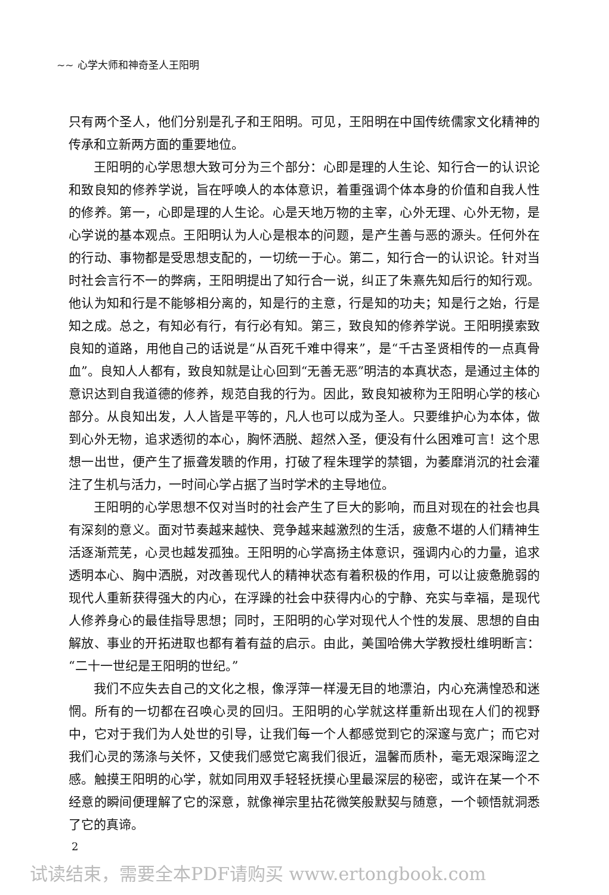~~ 心学大师和神奇圣人王阳明
只有两个圣人，他们分别是孔子和王阳明。可见，王阳明在中国传统儒家文化精神的传承和立新两方面的重要地位。
王阳明的心学思想大致可分为三个部分：心即是理的人生论、知行合一的认识论和致良知的修养学说，旨在呼唤人的本体意识，着重强调个体本身的价值和自我人性的修养。第一，心即是理的人生论。心是天地万物的主宰，心外无理、心外无物，是心学说的基本观点。王阳明认为人心是根本的问题，是产生善与恶的源头。任何外在的行动、事物都是受思想支配的，一切统一于心。第二，知行合一的认识论。针对当时社会言行不一的弊病，王阳明提出了知行合一说，纠正了朱熹先知后行的知行观。他认为知和行是不能够相分离的，知是行的主意，行是知的功夫；知是行之始，行是知之成。总之，有知必有行，有行必有知。第三，致良知的修养学说。王阳明摸索致良知的道路，用他自己的话说是“从百死千难中得来”，是“千古圣贤相传的一点真骨血”。良知人人都有，致良知就是让心回到“无善无恶”明洁的本真状态，是通过主体的意识达到自我道德的修养，规范自我的行为。因此，致良知被称为王阳明心学的核心部分。从良知出发，人人皆是平等的，凡人也可以成为圣人。只要维护心为本体，做到心外无物，追求透彻的本心，胸怀洒脱、超然入圣，便没有什么困难可言！这个思想一出世，便产生了振聋发聩的作用，打破了程朱理学的禁锢，为萎靡消沉的社会灌注了生机与活力，一时间心学占据了当时学术的主导地位。
王阳明的心学思想不仅对当时的社会产生了巨大的影响，而且对现在的社会也具有深刻的意义。面对节奏越来越快、竞争越来越激烈的生活，疲惫不堪的人们精神生活逐渐荒芜，心灵也越发孤独。王阳明的心学高扬主体意识，强调内心的力量，追求透明本心、胸中洒脱，对改善现代人的精神状态有着积极的作用，可以让疲惫脆弱的现代人重新获得强大的内心，在浮躁的社会中获得内心的宁静、充实与幸福，是现代人修养身心的最佳指导思想；同时，王阳明的心学对现代人个性的发展、思想的自由解放、事业的开拓进取也都有着有益的启示。由此，美国哈佛大学教授杜维明断言：“二十一世纪是王阳明的世纪。”
我们不应失去自己的文化之根，像浮萍一样漫无目的地漂泊，内心充满惶恐和迷惘。所有的一切都在召唤心灵的回归。王阳明的心学就这样重新出现在人们的视野中，它对于我们为人处世的引导，让我们每一个人都感觉到它的深邃与宽广；而它对我们心灵的荡涤与关怀，又使我们感觉它离我们很近，温馨而质朴，毫无艰深晦涩之感。触摸王阳明的心学，就如同用双手轻轻抚摸心里最深层的秘密，或许在某一个不经意的瞬间便理解了它的深意，就像禅宗里拈花微笑般默契与随意，一个顿悟就洞悉了它的真谛。
2
试读结束，需要全本PDF请购买 www.ertongbook.com